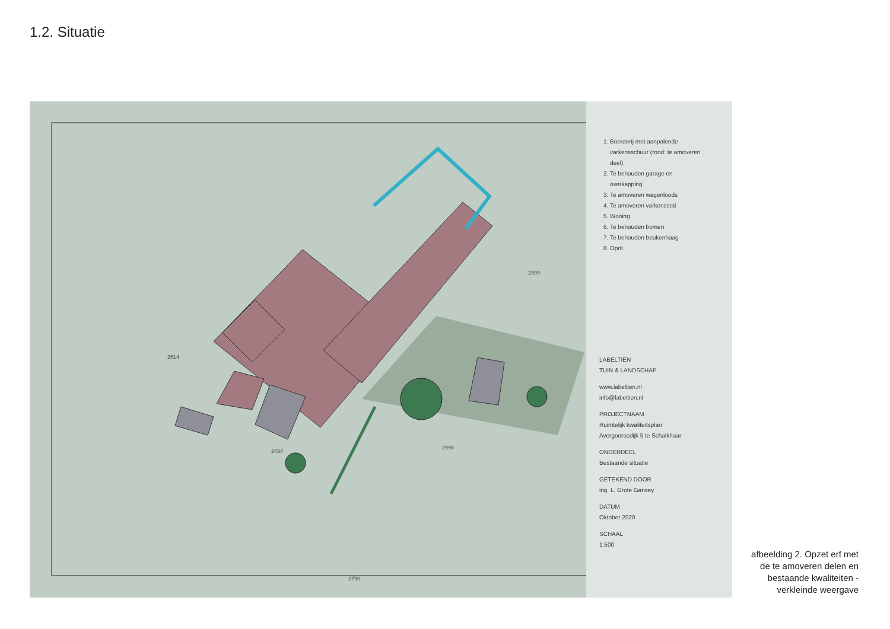1.2. Situatie
2614
2999
2434
2998
2790
1. Boerderij met aanpalende varkensschuur (rood: te amoveren deel)
2. Te behouden garage en overkapping
3. Te amoveren wagenloods
4. Te amoveren varkensstal
5. Woning
6. Te behouden bomen
7. Te behouden beukenhaag
8. Oprit
LABELTIEN
TUIN & LANDSCHAP
www.labeltien.nl
info@labeltien.nl
PROJECTNAAM
Ruimtelijk kwaliteitsplan
Avergoorsedijk 5 te Schalkhaar
ONDERDEEL
Bestaande situatie
GETEKEND DOOR
ing. L. Grote Gansey
DATUM
Oktober 2020
SCHAAL
1:500
afbeelding 2. Opzet erf met de te amoveren delen en bestaande kwaliteiten - verkleinde weergave